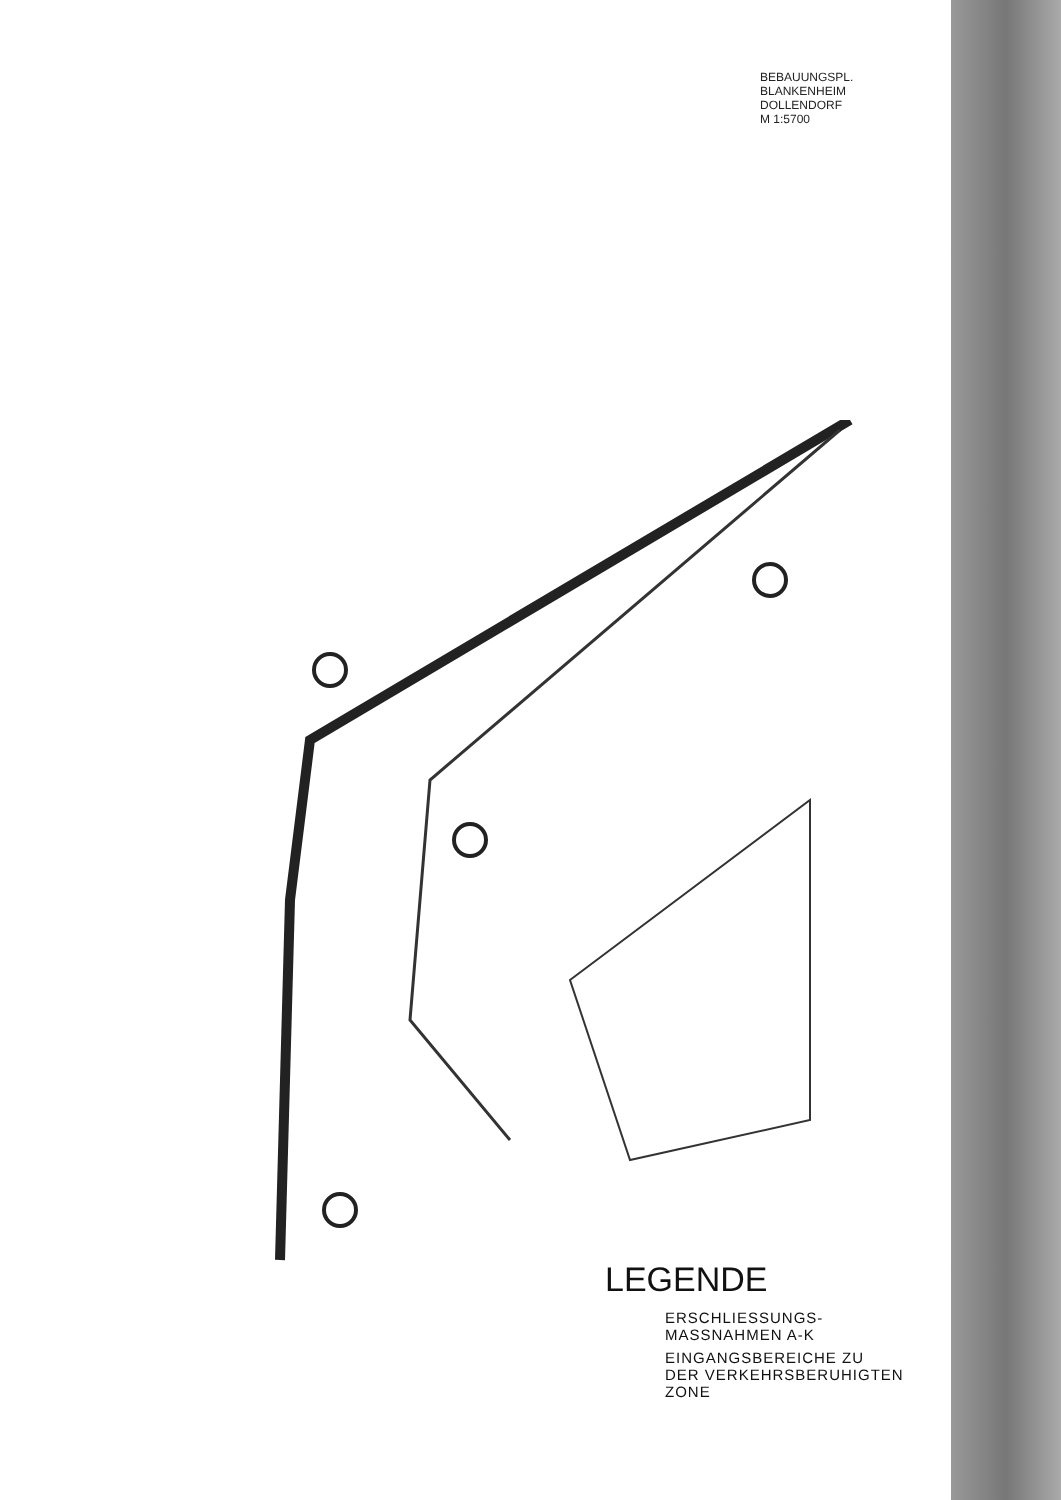BEBAUUNGSPL.
BLANKENHEIM
DOLLENDORF
M 1:5700
LEGENDE
ERSCHLIESSUNGS-
MASSNAHMEN A-K
EINGANGSBEREICHE ZU
DER VERKEHRSBERUHIGTEN
ZONE